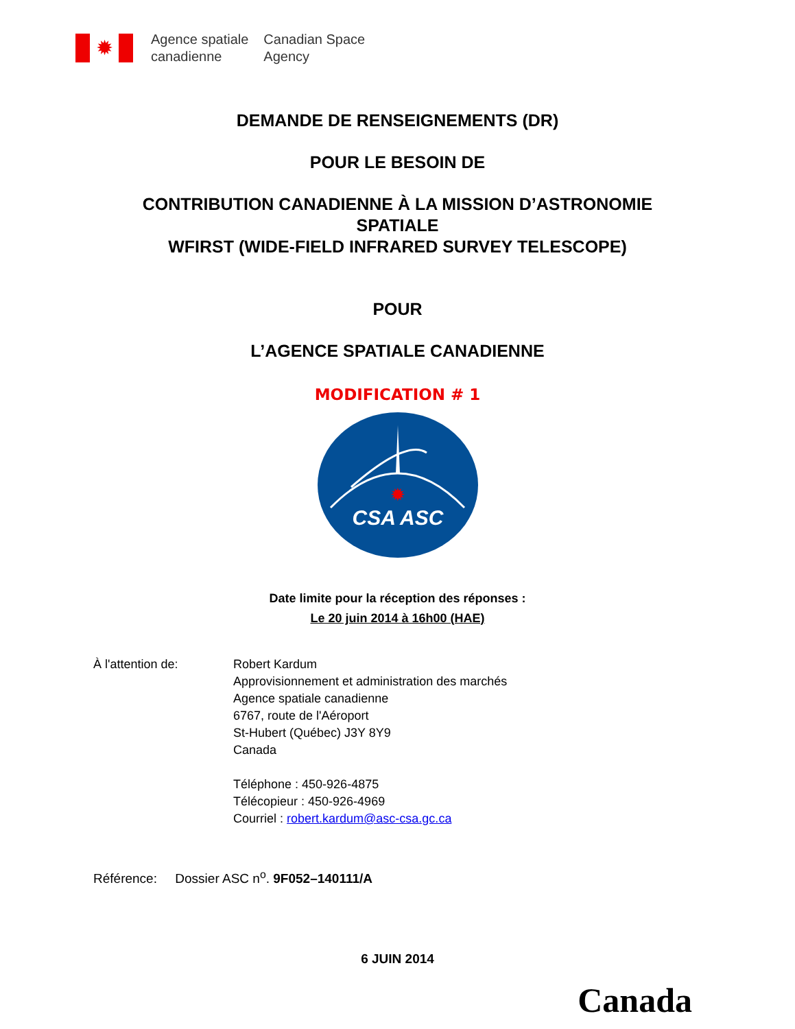✹
Agence spatiale
canadienne
Canadian Space
Agency
DEMANDE DE RENSEIGNEMENTS (DR)
POUR LE BESOIN DE
CONTRIBUTION CANADIENNE À LA MISSION D’ASTRONOMIE
SPATIALE
WFIRST (WIDE-FIELD INFRARED SURVEY TELESCOPE)
POUR
L’AGENCE SPATIALE CANADIENNE
MODIFICATION # 1
CSA ASC
✹
Date limite pour la réception des réponses :
Le 20 juin 2014 à 16h00 (HAE)
À l'attention de: Robert Kardum
Approvisionnement et administration des marchés
Agence spatiale canadienne
6767, route de l'Aéroport
St-Hubert (Québec) J3Y 8Y9
Canada
Téléphone : 450-926-4875
Télécopieur : 450-926-4969
Courriel : robert.kardum@asc-csa.gc.ca
Référence: Dossier ASC n<sup>o</sup>. 9F052–140111/A
6 JUIN 2014
Canada